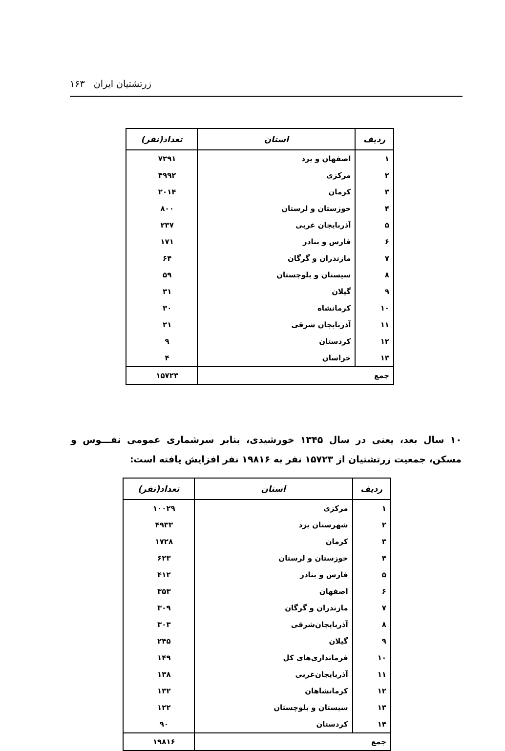زرتشتیان ایران ۱۶۳
| ردیف | استان | تعداد(نفر) |
| --- | --- | --- |
| ۱ | اصفهان و یزد | ۷۲۹۱ |
| ۲ | مرکزی | ۴۹۹۲ |
| ۳ | کرمان | ۲۰۱۴ |
| ۴ | خوزستان و لرستان | ۸۰۰ |
| ۵ | آذربایجان غربی | ۲۳۷ |
| ۶ | فارس و بنادر | ۱۷۱ |
| ۷ | مازندران و گرگان | ۶۴ |
| ۸ | سیستان و بلوچستان | ۵۹ |
| ۹ | گیلان | ۳۱ |
| ۱۰ | کرمانشاه | ۳۰ |
| ۱۱ | آذربایجان شرقی | ۲۱ |
| ۱۲ | کردستان | ۹ |
| ۱۳ | خراسان | ۴ |
| جمع | | ۱۵۷۲۳ |
۱۰ سال بعد، یعنی در سال ۱۳۴۵ خورشیدی، بنابر سرشماری عمومی نفـــوس و مسکن، جمعیت زرتشتیان از ۱۵۷۲۳ نفر به ۱۹۸۱۶ نفر افزایش یافته است:
| ردیف | استان | تعداد(نفر) |
| --- | --- | --- |
| ۱ | مرکزی | ۱۰۰۲۹ |
| ۲ | شهرستان یزد | ۴۹۳۳ |
| ۳ | کرمان | ۱۷۲۸ |
| ۴ | خوزستان و لرستان | ۶۲۳ |
| ۵ | فارس و بنادر | ۴۱۲ |
| ۶ | اصفهان | ۳۵۳ |
| ۷ | مازندران و گرگان | ۳۰۹ |
| ۸ | آذربایجان‌شرقی | ۳۰۳ |
| ۹ | گیلان | ۲۴۵ |
| ۱۰ | فرمانداری‌های کل | ۱۴۹ |
| ۱۱ | آذربایجان‌غربی | ۱۳۸ |
| ۱۲ | کرمانشاهان | ۱۳۲ |
| ۱۳ | سیستان و بلوچستان | ۱۲۲ |
| ۱۴ | کردستان | ۹۰ |
| جمع | | ۱۹۸۱۶ |